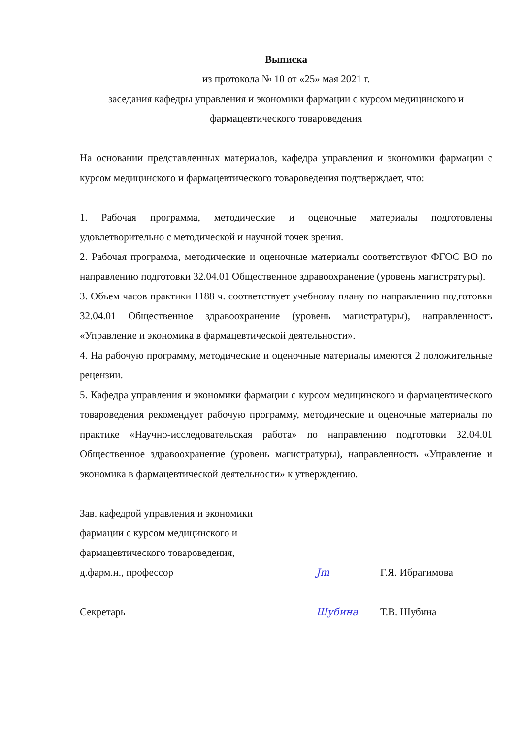Выписка
из протокола № 10 от «25» мая 2021 г.
заседания кафедры управления и экономики фармации с курсом медицинского и фармацевтического товароведения
На основании представленных материалов, кафедра управления и экономики фармации с курсом медицинского и фармацевтического товароведения подтверждает, что:
1. Рабочая программа, методические и оценочные материалы подготовлены удовлетворительно с методической и научной точек зрения.
2. Рабочая программа, методические и оценочные материалы соответствуют ФГОС ВО по направлению подготовки 32.04.01 Общественное здравоохранение (уровень магистратуры).
3. Объем часов практики 1188 ч. соответствует учебному плану по направлению подготовки 32.04.01 Общественное здравоохранение (уровень магистратуры), направленность «Управление и экономика в фармацевтической деятельности».
4. На рабочую программу, методические и оценочные материалы имеются 2 положительные рецензии.
5. Кафедра управления и экономики фармации с курсом медицинского и фармацевтического товароведения рекомендует рабочую программу, методические и оценочные материалы по практике «Научно-исследовательская работа» по направлению подготовки 32.04.01 Общественное здравоохранение (уровень магистратуры), направленность «Управление и экономика в фармацевтической деятельности» к утверждению.
Зав. кафедрой управления и экономики
фармации с курсом медицинского и
фармацевтического товароведения,
д.фарм.н., профессор
Jm
Г.Я. Ибрагимова
Секретарь
Шубина
Т.В. Шубина